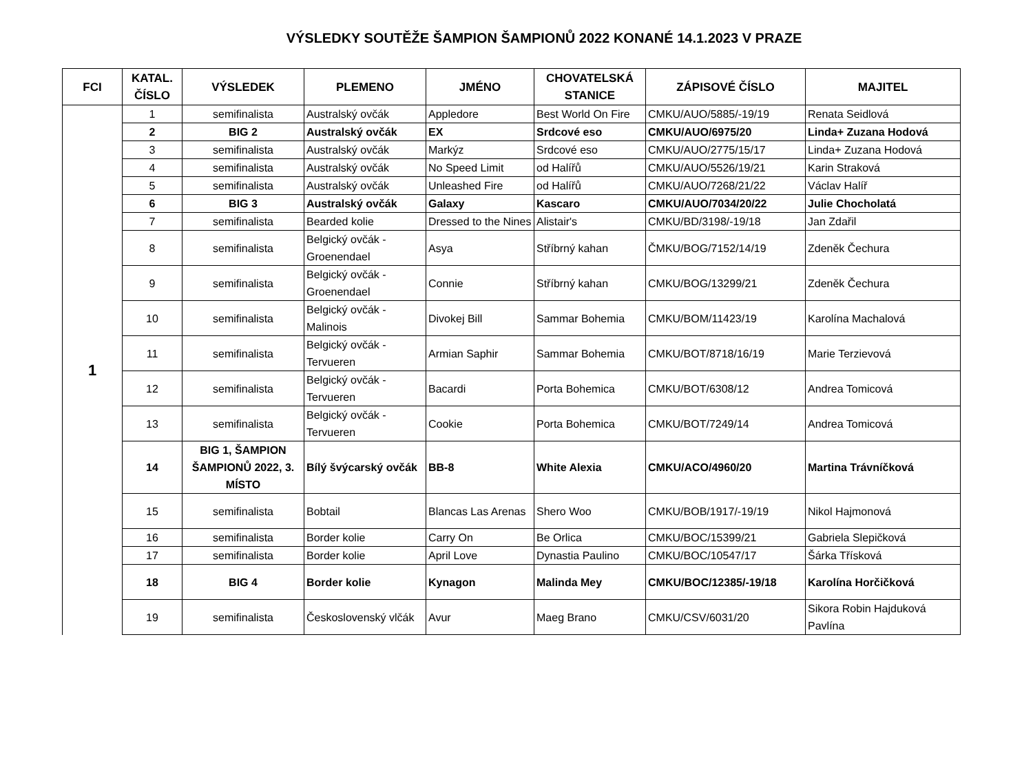VÝSLEDKY SOUTĚŽE ŠAMPION ŠAMPIONŮ 2022 KONANÉ 14.1.2023 V PRAZE
| FCI | KATAL. ČÍSLO | VÝSLEDEK | PLEMENO | JMÉNO | CHOVATELSKÁ STANICE | ZÁPISOVÉ ČÍSLO | MAJITEL |
| --- | --- | --- | --- | --- | --- | --- | --- |
| 1 | 1 | semifinalista | Australský ovčák | Appledore | Best World On Fire | CMKU/AUO/5885/-19/19 | Renata Seidlová |
| | 2 | BIG 2 | Australský ovčák | EX | Srdcové eso | CMKU/AUO/6975/20 | Linda+ Zuzana Hodová |
| | 3 | semifinalista | Australský ovčák | Markýz | Srdcové eso | CMKU/AUO/2775/15/17 | Linda+ Zuzana Hodová |
| | 4 | semifinalista | Australský ovčák | No Speed Limit | od Halířů | CMKU/AUO/5526/19/21 | Karin Straková |
| | 5 | semifinalista | Australský ovčák | Unleashed Fire | od Halířů | CMKU/AUO/7268/21/22 | Václav Halíř |
| | 6 | BIG 3 | Australský ovčák | Galaxy | Kascaro | CMKU/AUO/7034/20/22 | Julie Chocholatá |
| | 7 | semifinalista | Bearded kolie | Dressed to the Nines | Alistair's | CMKU/BD/3198/-19/18 | Jan Zdařil |
| | 8 | semifinalista | Belgický ovčák - Groenendael | Asya | Stříbrný kahan | ČMKU/BOG/7152/14/19 | Zdeněk Čechura |
| | 9 | semifinalista | Belgický ovčák - Groenendael | Connie | Stříbrný kahan | CMKU/BOG/13299/21 | Zdeněk Čechura |
| | 10 | semifinalista | Belgický ovčák - Malinois | Divokej Bill | Sammar Bohemia | CMKU/BOM/11423/19 | Karolína Machalová |
| | 11 | semifinalista | Belgický ovčák - Tervueren | Armian Saphir | Sammar Bohemia | CMKU/BOT/8718/16/19 | Marie Terzievová |
| | 12 | semifinalista | Belgický ovčák - Tervueren | Bacardi | Porta Bohemica | CMKU/BOT/6308/12 | Andrea Tomicová |
| | 13 | semifinalista | Belgický ovčák - Tervueren | Cookie | Porta Bohemica | CMKU/BOT/7249/14 | Andrea Tomicová |
| | 14 | BIG 1, ŠAMPION ŠAMPIONŮ 2022, 3. MÍSTO | Bílý švýcarský ovčák | BB-8 | White Alexia | CMKU/ACO/4960/20 | Martina Trávníčková |
| | 15 | semifinalista | Bobtail | Blancas Las Arenas | Shero Woo | CMKU/BOB/1917/-19/19 | Nikol Hajmonová |
| | 16 | semifinalista | Border kolie | Carry On | Be Orlica | CMKU/BOC/15399/21 | Gabriela Slepičková |
| | 17 | semifinalista | Border kolie | April Love | Dynastia Paulino | CMKU/BOC/10547/17 | Šárka Třísková |
| | 18 | BIG 4 | Border kolie | Kynagon | Malinda Mey | CMKU/BOC/12385/-19/18 | Karolína Horčičková |
| | 19 | semifinalista | Československý vlčák | Avur | Maeg Brano | CMKU/CSV/6031/20 | Sikora Robin Hajduková Pavlína |